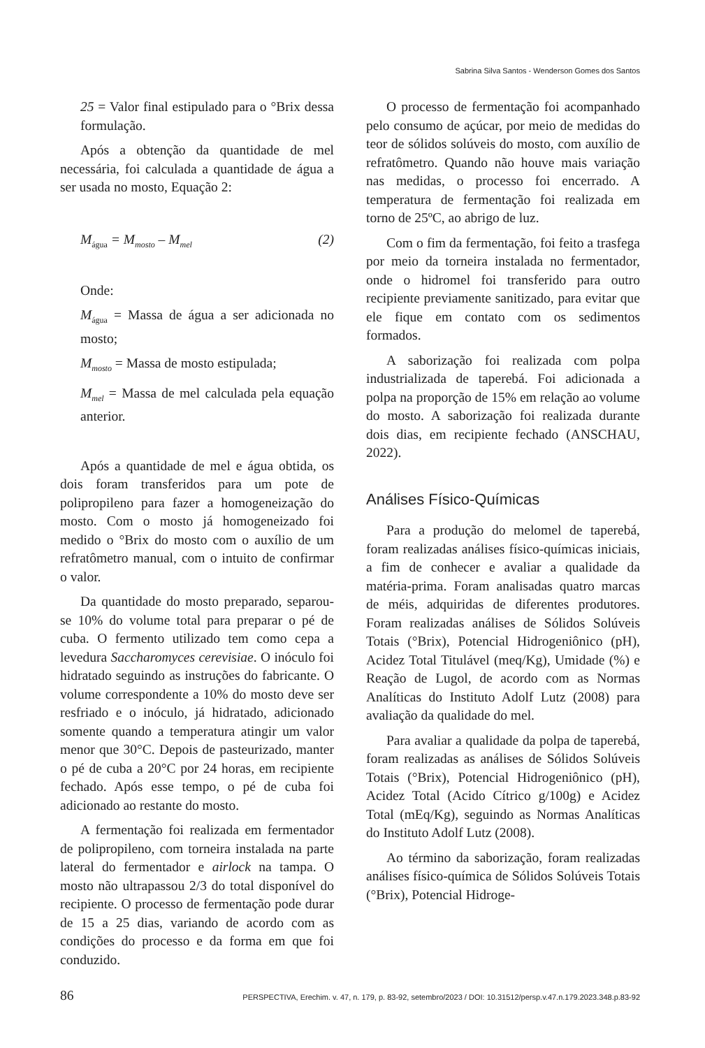Sabrina Silva Santos - Wenderson Gomes dos Santos
25 = Valor final estipulado para o °Brix dessa formulação.
Após a obtenção da quantidade de mel necessária, foi calculada a quantidade de água a ser usada no mosto, Equação 2:
M<sub>água</sub> = M<sub>mosto</sub> – M<sub>mel</sub> (2)
Onde:
M<sub>água</sub> = Massa de água a ser adicionada no mosto;
M<sub>mosto</sub> = Massa de mosto estipulada;
M<sub>mel</sub> = Massa de mel calculada pela equação anterior.
Após a quantidade de mel e água obtida, os dois foram transferidos para um pote de polipropileno para fazer a homogeneização do mosto. Com o mosto já homogeneizado foi medido o °Brix do mosto com o auxílio de um refratômetro manual, com o intuito de confirmar o valor.
Da quantidade do mosto preparado, separou-se 10% do volume total para preparar o pé de cuba. O fermento utilizado tem como cepa a levedura Saccharomyces cerevisiae. O inóculo foi hidratado seguindo as instruções do fabricante. O volume correspondente a 10% do mosto deve ser resfriado e o inóculo, já hidratado, adicionado somente quando a temperatura atingir um valor menor que 30°C. Depois de pasteurizado, manter o pé de cuba a 20°C por 24 horas, em recipiente fechado. Após esse tempo, o pé de cuba foi adicionado ao restante do mosto.
A fermentação foi realizada em fermentador de polipropileno, com torneira instalada na parte lateral do fermentador e airlock na tampa. O mosto não ultrapassou 2/3 do total disponível do recipiente. O processo de fermentação pode durar de 15 a 25 dias, variando de acordo com as condições do processo e da forma em que foi conduzido.
O processo de fermentação foi acompanhado pelo consumo de açúcar, por meio de medidas do teor de sólidos solúveis do mosto, com auxílio de refratômetro. Quando não houve mais variação nas medidas, o processo foi encerrado. A temperatura de fermentação foi realizada em torno de 25ºC, ao abrigo de luz.
Com o fim da fermentação, foi feito a trasfega por meio da torneira instalada no fermentador, onde o hidromel foi transferido para outro recipiente previamente sanitizado, para evitar que ele fique em contato com os sedimentos formados.
A saborização foi realizada com polpa industrializada de taperebá. Foi adicionada a polpa na proporção de 15% em relação ao volume do mosto. A saborização foi realizada durante dois dias, em recipiente fechado (ANSCHAU, 2022).
Análises Físico-Químicas
Para a produção do melomel de taperebá, foram realizadas análises físico-químicas iniciais, a fim de conhecer e avaliar a qualidade da matéria-prima. Foram analisadas quatro marcas de méis, adquiridas de diferentes produtores. Foram realizadas análises de Sólidos Solúveis Totais (°Brix), Potencial Hidrogeniônico (pH), Acidez Total Titulável (meq/Kg), Umidade (%) e Reação de Lugol, de acordo com as Normas Analíticas do Instituto Adolf Lutz (2008) para avaliação da qualidade do mel.
Para avaliar a qualidade da polpa de taperebá, foram realizadas as análises de Sólidos Solúveis Totais (°Brix), Potencial Hidrogeniônico (pH), Acidez Total (Acido Cítrico g/100g) e Acidez Total (mEq/Kg), seguindo as Normas Analíticas do Instituto Adolf Lutz (2008).
Ao término da saborização, foram realizadas análises físico-química de Sólidos Solúveis Totais (°Brix), Potencial Hidroge-
86 PERSPECTIVA, Erechim. v. 47, n. 179, p. 83-92, setembro/2023 / DOI: 10.31512/persp.v.47.n.179.2023.348.p.83-92